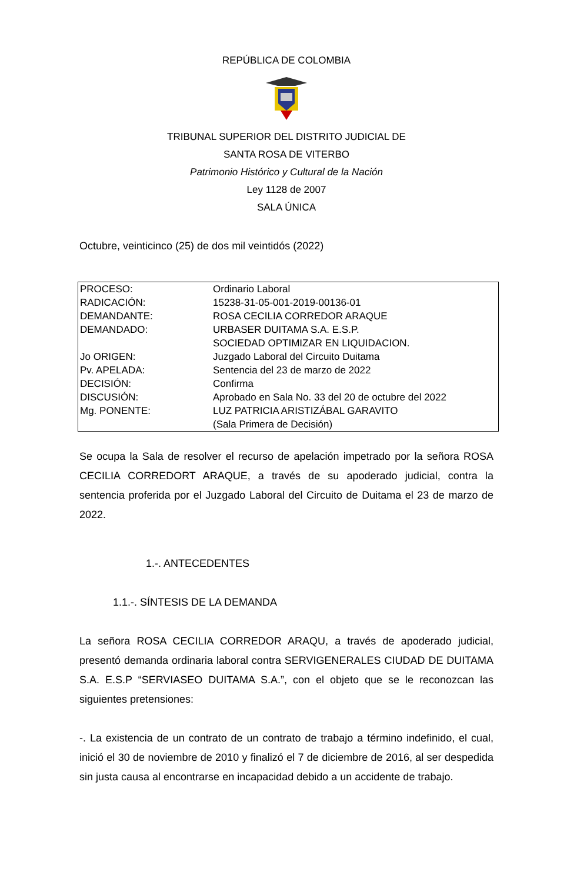REPÚBLICA DE COLOMBIA
TRIBUNAL SUPERIOR DEL DISTRITO JUDICIAL DE
SANTA ROSA DE VITERBO
Patrimonio Histórico y Cultural de la Nación
Ley 1128 de 2007
SALA ÚNICA
Octubre, veinticinco (25) de dos mil veintidós (2022)
| PROCESO: | Ordinario Laboral |
| RADICACIÓN: | 15238-31-05-001-2019-00136-01 |
| DEMANDANTE: | ROSA CECILIA CORREDOR ARAQUE |
| DEMANDADO: | URBASER DUITAMA S.A. E.S.P. SOCIEDAD OPTIMIZAR EN LIQUIDACION. |
| Jo ORIGEN: | Juzgado Laboral del Circuito Duitama |
| Pv. APELADA: | Sentencia del 23 de marzo de 2022 |
| DECISIÓN: | Confirma |
| DISCUSIÓN: | Aprobado en Sala No. 33 del 20 de octubre del 2022 |
| Mg. PONENTE: | LUZ PATRICIA ARISTIZÁBAL GARAVITO (Sala Primera de Decisión) |
Se ocupa la Sala de resolver el recurso de apelación impetrado por la señora ROSA CECILIA CORREDORT ARAQUE, a través de su apoderado judicial, contra la sentencia proferida por el Juzgado Laboral del Circuito de Duitama el 23 de marzo de 2022.
1.-. ANTECEDENTES
1.1.-. SÍNTESIS DE LA DEMANDA
La señora ROSA CECILIA CORREDOR ARAQU, a través de apoderado judicial, presentó demanda ordinaria laboral contra SERVIGENERALES CIUDAD DE DUITAMA S.A. E.S.P “SERVIASEO DUITAMA S.A.”, con el objeto que se le reconozcan las siguientes pretensiones:
-. La existencia de un contrato de un contrato de trabajo a término indefinido, el cual, inició el 30 de noviembre de 2010 y finalizó el 7 de diciembre de 2016, al ser despedida sin justa causa al encontrarse en incapacidad debido a un accidente de trabajo.